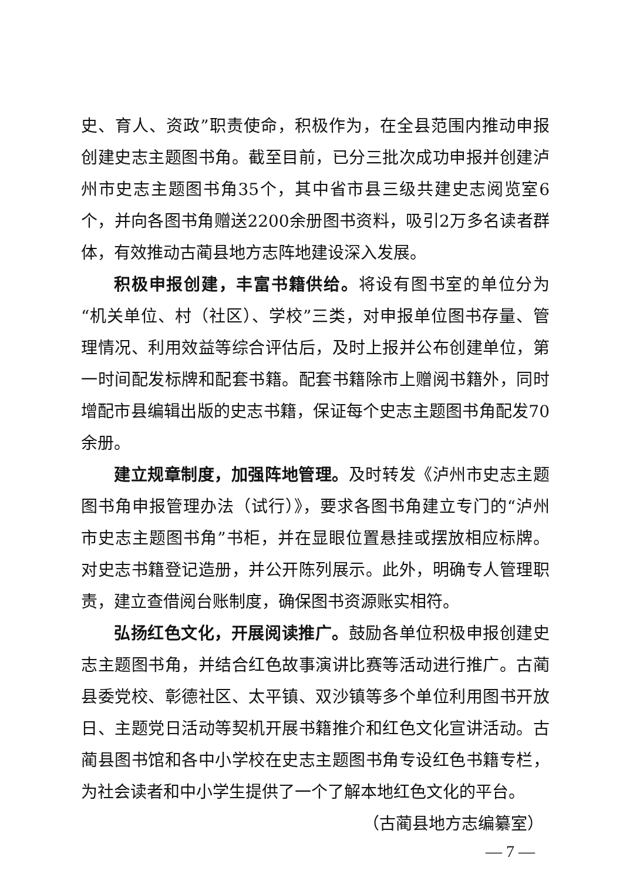史、育人、资政”职责使命，积极作为，在全县范围内推动申报创建史志主题图书角。截至目前，已分三批次成功申报并创建泸州市史志主题图书角35个，其中省市县三级共建史志阅览室6个，并向各图书角赠送2200余册图书资料，吸引2万多名读者群体，有效推动古蔺县地方志阵地建设深入发展。
积极申报创建，丰富书籍供给。将设有图书室的单位分为“机关单位、村（社区）、学校”三类，对申报单位图书存量、管理情况、利用效益等综合评估后，及时上报并公布创建单位，第一时间配发标牌和配套书籍。配套书籍除市上赠阅书籍外，同时增配市县编辑出版的史志书籍，保证每个史志主题图书角配发70余册。
建立规章制度，加强阵地管理。及时转发《泸州市史志主题图书角申报管理办法（试行）》，要求各图书角建立专门的“泸州市史志主题图书角”书柜，并在显眼位置悬挂或摆放相应标牌。对史志书籍登记造册，并公开陈列展示。此外，明确专人管理职责，建立查借阅台账制度，确保图书资源账实相符。
弘扬红色文化，开展阅读推广。鼓励各单位积极申报创建史志主题图书角，并结合红色故事演讲比赛等活动进行推广。古蔺县委党校、彰德社区、太平镇、双沙镇等多个单位利用图书开放日、主题党日活动等契机开展书籍推介和红色文化宣讲活动。古蔺县图书馆和各中小学校在史志主题图书角专设红色书籍专栏，为社会读者和中小学生提供了一个了解本地红色文化的平台。
（古蔺县地方志编纂室）
— 7 —